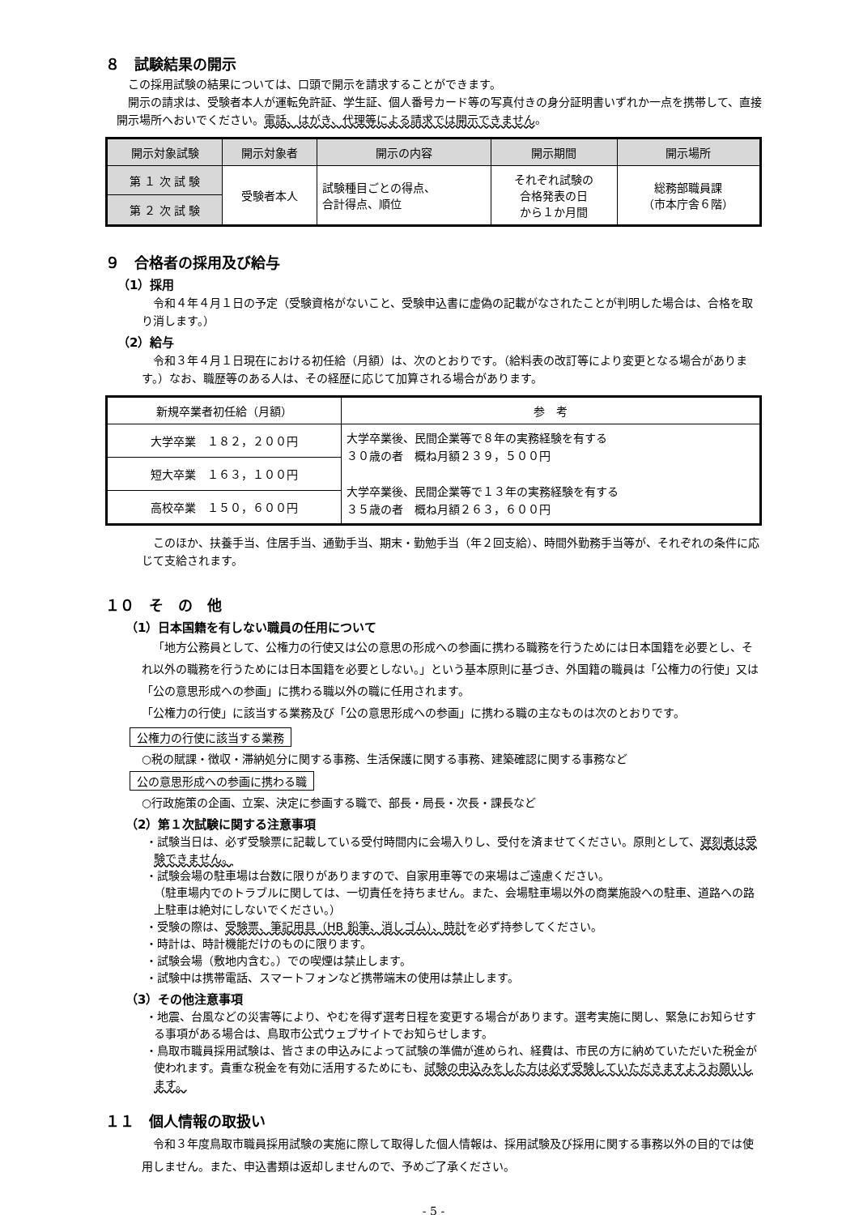８　試験結果の開示
この採用試験の結果については、口頭で開示を請求することができます。
開示の請求は、受験者本人が運転免許証、学生証、個人番号カード等の写真付きの身分証明書いずれか一点を携帯して、直接開示場所へおいでください。電話、はがき、代理等による請求では開示できません。
| 開示対象試験 | 開示対象者 | 開示の内容 | 開示期間 | 開示場所 |
| --- | --- | --- | --- | --- |
| 第 １ 次 試 験 | 受験者本人 | 試験種目ごとの得点、 合計得点、順位 | それぞれ試験の 合格発表の日 から１か月間 | 総務部職員課 （市本庁舎６階） |
| 第 ２ 次 試 験 | | | | |
９　合格者の採用及び給与
（1）採用
令和４年４月１日の予定（受験資格がないこと、受験申込書に虚偽の記載がなされたことが判明した場合は、合格を取り消します。）
（2）給与
令和３年４月１日現在における初任給（月額）は、次のとおりです。（給料表の改訂等により変更となる場合があります。）なお、職歴等のある人は、その経歴に応じて加算される場合があります。
| 新規卒業者初任給（月額） | 参 考 |
| --- | --- |
| 大学卒業 １８２，２００円 | 大学卒業後、民間企業等で８年の実務経験を有する ３０歳の者 概ね月額２３９，５００円 大学卒業後、民間企業等で１３年の実務経験を有する ３５歳の者 概ね月額２６３，６００円 |
| 短大卒業 １６３，１００円 | |
| 高校卒業 １５０，６００円 | |
このほか、扶養手当、住居手当、通勤手当、期末・勤勉手当（年２回支給）、時間外勤務手当等が、それぞれの条件に応じて支給されます。
１０　そ　の　他
（1）日本国籍を有しない職員の任用について
「地方公務員として、公権力の行使又は公の意思の形成への参画に携わる職務を行うためには日本国籍を必要とし、それ以外の職務を行うためには日本国籍を必要としない。」という基本原則に基づき、外国籍の職員は「公権力の行使」又は「公の意思形成への参画」に携わる職以外の職に任用されます。
「公権力の行使」に該当する業務及び「公の意思形成への参画」に携わる職の主なものは次のとおりです。
公権力の行使に該当する業務
○税の賦課・徴収・滞納処分に関する事務、生活保護に関する事務、建築確認に関する事務など
公の意思形成への参画に携わる職
○行政施策の企画、立案、決定に参画する職で、部長・局長・次長・課長など
（2）第１次試験に関する注意事項
・試験当日は、必ず受験票に記載している受付時間内に会場入りし、受付を済ませてください。原則として、遅刻者は受験できません。
・試験会場の駐車場は台数に限りがありますので、自家用車等での来場はご遠慮ください。
（駐車場内でのトラブルに関しては、一切責任を持ちません。また、会場駐車場以外の商業施設への駐車、道路への路上駐車は絶対にしないでください。）
・受験の際は、受験票、筆記用具（HB 鉛筆、消しゴム）、時計を必ず持参してください。
・時計は、時計機能だけのものに限ります。
・試験会場（敷地内含む。）での喫煙は禁止します。
・試験中は携帯電話、スマートフォンなど携帯端末の使用は禁止します。
（3）その他注意事項
・地震、台風などの災害等により、やむを得ず選考日程を変更する場合があります。選考実施に関し、緊急にお知らせする事項がある場合は、鳥取市公式ウェブサイトでお知らせします。
・鳥取市職員採用試験は、皆さまの申込みによって試験の準備が進められ、経費は、市民の方に納めていただいた税金が使われます。貴重な税金を有効に活用するためにも、試験の申込みをした方は必ず受験していただきますようお願いします。
１１　個人情報の取扱い
令和３年度鳥取市職員採用試験の実施に際して取得した個人情報は、採用試験及び採用に関する事務以外の目的では使用しません。また、申込書類は返却しませんので、予めご了承ください。
- 5 -